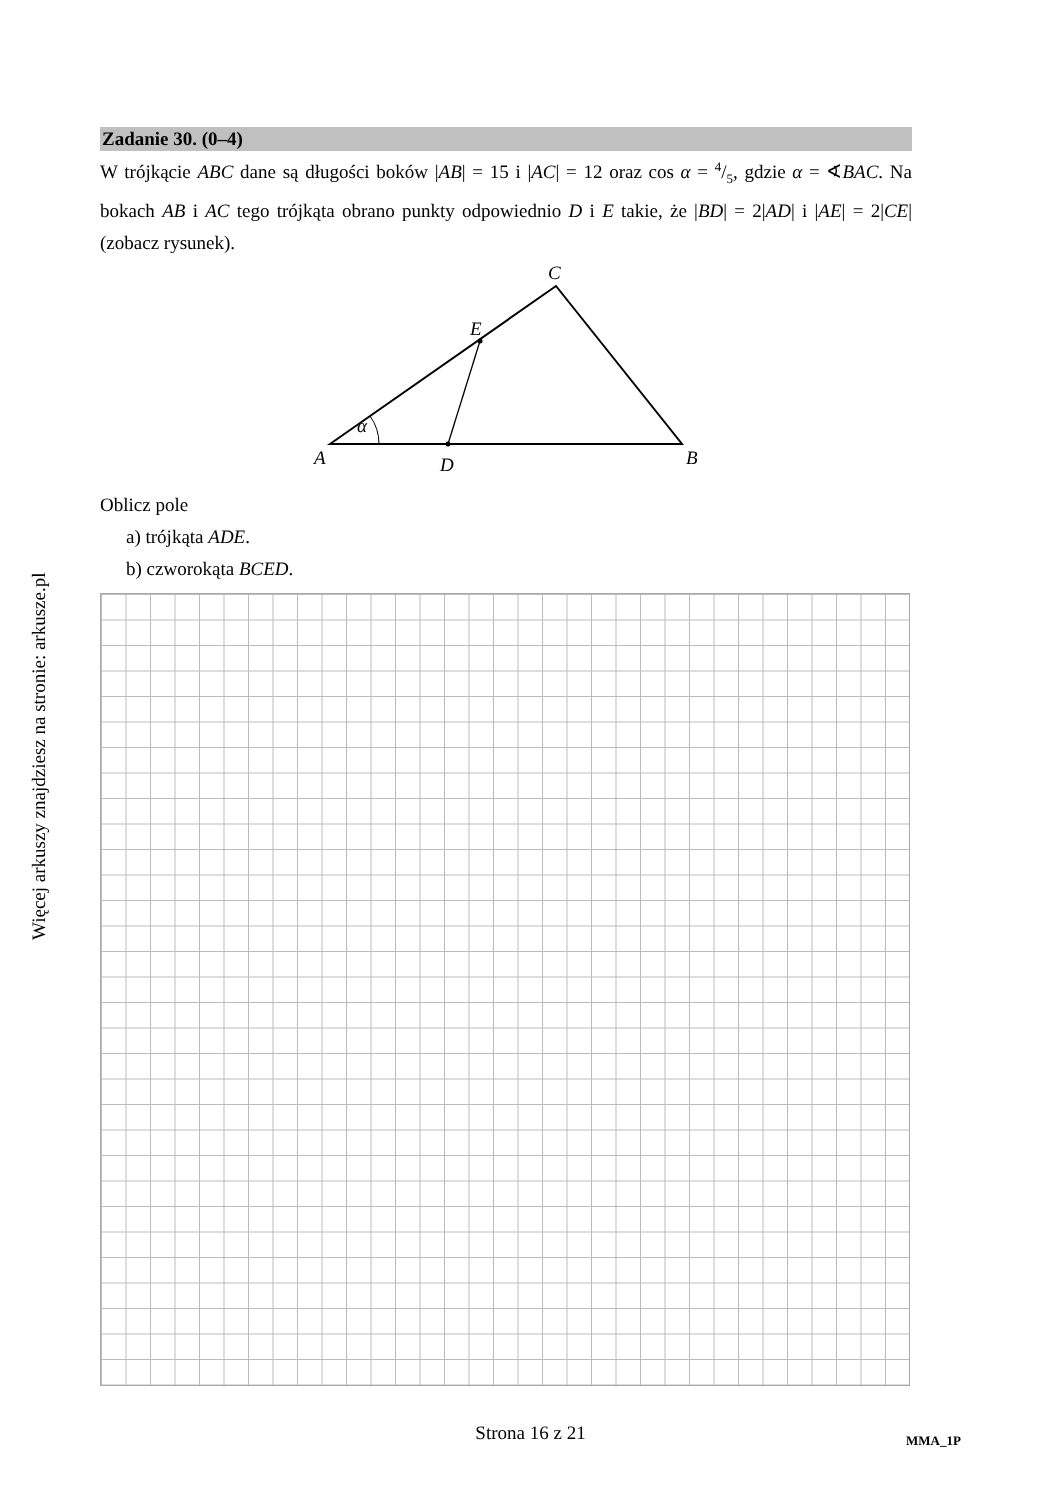Więcej arkuszy znajdziesz na stronie: arkusze.pl
Zadanie 30. (0–4)
W trójkącie ABC dane są długości boków |AB| = 15 i |AC| = 12 oraz cos α = 4/5, gdzie α = ∢BAC. Na bokach AB i AC tego trójkąta obrano punkty odpowiednio D i E takie, że |BD| = 2|AD| i |AE| = 2|CE| (zobacz rysunek).
C
E
α
A
D
B
Oblicz pole
a) trójkąta ADE.
b) czworokąta BCED.
Strona 16 z 21 MMA_1P